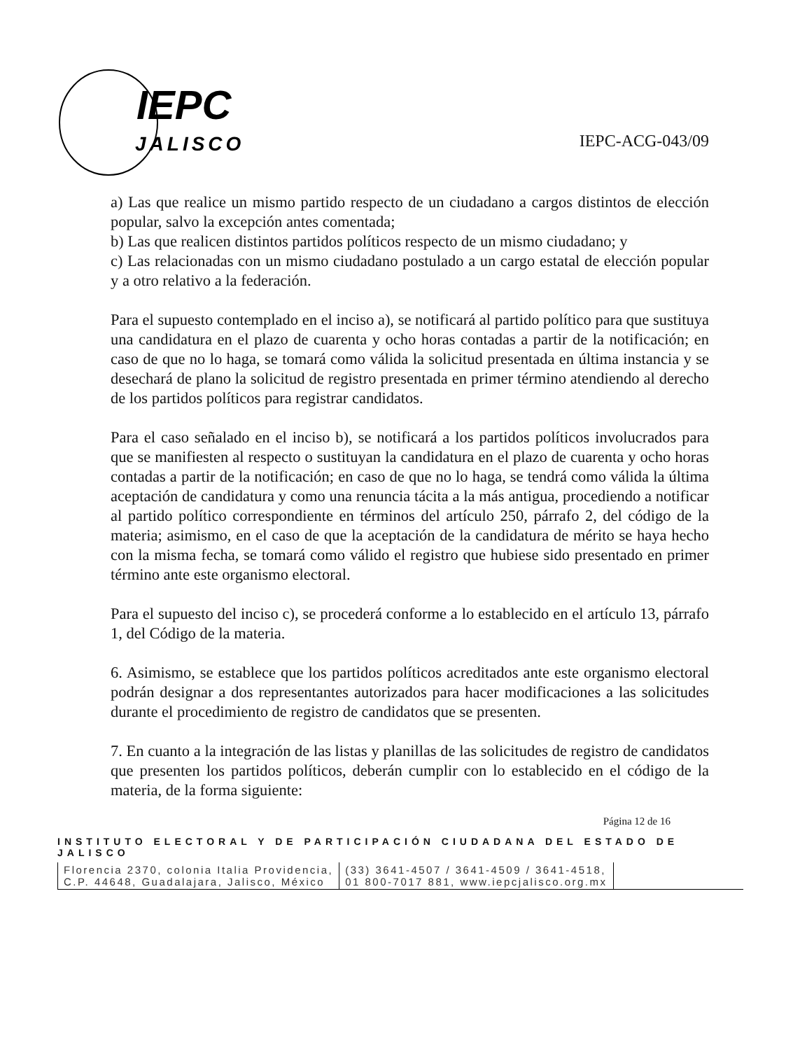IEPC
JALISCO
IEPC-ACG-043/09
a) Las que realice un mismo partido respecto de un ciudadano a cargos distintos de elección popular, salvo la excepción antes comentada;
b) Las que realicen distintos partidos políticos respecto de un mismo ciudadano; y
c) Las relacionadas con un mismo ciudadano postulado a un cargo estatal de elección popular y a otro relativo a la federación.
Para el supuesto contemplado en el inciso a), se notificará al partido político para que sustituya una candidatura en el plazo de cuarenta y ocho horas contadas a partir de la notificación; en caso de que no lo haga, se tomará como válida la solicitud presentada en última instancia y se desechará de plano la solicitud de registro presentada en primer término atendiendo al derecho de los partidos políticos para registrar candidatos.
Para el caso señalado en el inciso b), se notificará a los partidos políticos involucrados para que se manifiesten al respecto o sustituyan la candidatura en el plazo de cuarenta y ocho horas contadas a partir de la notificación; en caso de que no lo haga, se tendrá como válida la última aceptación de candidatura y como una renuncia tácita a la más antigua, procediendo a notificar al partido político correspondiente en términos del artículo 250, párrafo 2, del código de la materia; asimismo, en el caso de que la aceptación de la candidatura de mérito se haya hecho con la misma fecha, se tomará como válido el registro que hubiese sido presentado en primer término ante este organismo electoral.
Para el supuesto del inciso c), se procederá conforme a lo establecido en el artículo 13, párrafo 1, del Código de la materia.
6. Asimismo, se establece que los partidos políticos acreditados ante este organismo electoral podrán designar a dos representantes autorizados para hacer modificaciones a las solicitudes durante el procedimiento de registro de candidatos que se presenten.
7. En cuanto a la integración de las listas y planillas de las solicitudes de registro de candidatos que presenten los partidos políticos, deberán cumplir con lo establecido en el código de la materia, de la forma siguiente:
Página 12 de 16
INSTITUTO ELECTORAL Y DE PARTICIPACIÓN CIUDADANA DEL ESTADO DE JALISCO
Florencia 2370, colonia Italia Providencia,
C.P. 44648, Guadalajara, Jalisco, México
(33) 3641-4507 / 3641-4509 / 3641-4518,
01 800-7017 881, www.iepcjalisco.org.mx